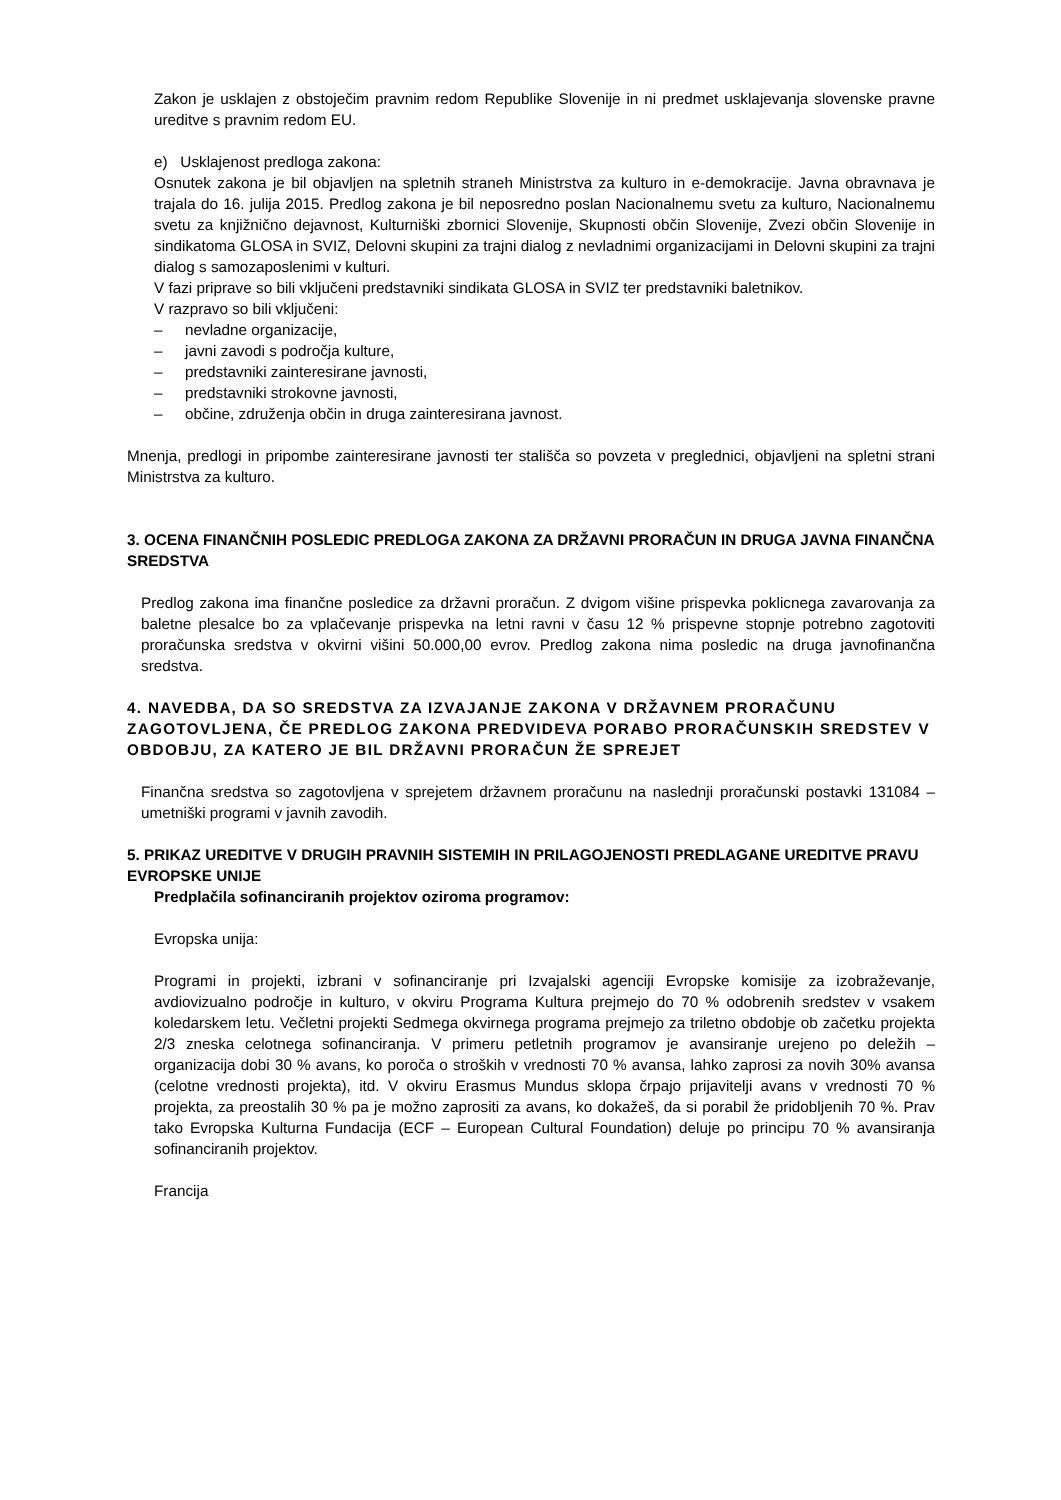Zakon je usklajen z obstoječim pravnim redom Republike Slovenije in ni predmet usklajevanja slovenske pravne ureditve s pravnim redom EU.
e) Usklajenost predloga zakona:
Osnutek zakona je bil objavljen na spletnih straneh Ministrstva za kulturo in e-demokracije. Javna obravnava je trajala do 16. julija 2015. Predlog zakona je bil neposredno poslan Nacionalnemu svetu za kulturo, Nacionalnemu svetu za knjižnično dejavnost, Kulturniški zbornici Slovenije, Skupnosti občin Slovenije, Zvezi občin Slovenije in sindikatoma GLOSA in SVIZ, Delovni skupini za trajni dialog z nevladnimi organizacijami in Delovni skupini za trajni dialog s samozaposlenimi v kulturi.
V fazi priprave so bili vključeni predstavniki sindikata GLOSA in SVIZ ter predstavniki baletnikov.
V razpravo so bili vključeni:
– nevladne organizacije,
– javni zavodi s področja kulture,
– predstavniki zainteresirane javnosti,
– predstavniki strokovne javnosti,
– občine, združenja občin in druga zainteresirana javnost.
Mnenja, predlogi in pripombe zainteresirane javnosti ter stališča so povzeta v preglednici, objavljeni na spletni strani Ministrstva za kulturo.
3. OCENA FINANČNIH POSLEDIC PREDLOGA ZAKONA ZA DRŽAVNI PRORAČUN IN DRUGA JAVNA FINANČNA SREDSTVA
Predlog zakona ima finančne posledice za državni proračun. Z dvigom višine prispevka poklicnega zavarovanja za baletne plesalce bo za vplačevanje prispevka na letni ravni v času 12 % prispevne stopnje potrebno zagotoviti proračunska sredstva v okvirni višini 50.000,00 evrov. Predlog zakona nima posledic na druga javnofinančna sredstva.
4. NAVEDBA, DA SO SREDSTVA ZA IZVAJANJE ZAKONA V DRŽAVNEM PRORAČUNU ZAGOTOVLJENA, ČE PREDLOG ZAKONA PREDVIDEVA PORABO PRORAČUNSKIH SREDSTEV V OBDOBJU, ZA KATERO JE BIL DRŽAVNI PRORAČUN ŽE SPREJET
Finančna sredstva so zagotovljena v sprejetem državnem proračunu na naslednji proračunski postavki 131084 – umetniški programi v javnih zavodih.
5. PRIKAZ UREDITVE V DRUGIH PRAVNIH SISTEMIH IN PRILAGOJENOSTI PREDLAGANE UREDITVE PRAVU EVROPSKE UNIJE
Predplačila sofinanciranih projektov oziroma programov:
Evropska unija:
Programi in projekti, izbrani v sofinanciranje pri Izvajalski agenciji Evropske komisije za izobraževanje, avdiovizualno področje in kulturo, v okviru Programa Kultura prejmejo do 70 % odobrenih sredstev v vsakem koledarskem letu. Večletni projekti Sedmega okvirnega programa prejmejo za triletno obdobje ob začetku projekta 2/3 zneska celotnega sofinanciranja. V primeru petletnih programov je avansiranje urejeno po deležih – organizacija dobi 30 % avans, ko poroča o stroških v vrednosti 70 % avansa, lahko zaprosi za novih 30% avansa (celotne vrednosti projekta), itd. V okviru Erasmus Mundus sklopa črpajo prijavitelji avans v vrednosti 70 % projekta, za preostalih 30 % pa je možno zaprositi za avans, ko dokažeš, da si porabil že pridobljenih 70 %. Prav tako Evropska Kulturna Fundacija (ECF – European Cultural Foundation) deluje po principu 70 % avansiranja sofinanciranih projektov.
Francija